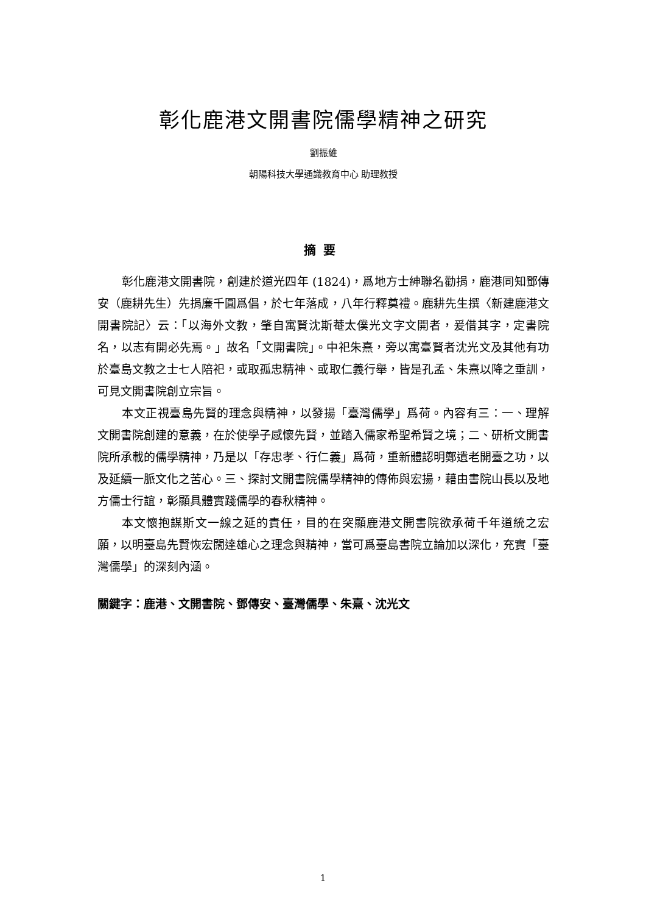彰化鹿港文開書院儒學精神之研究
劉振維
朝陽科技大學通識教育中心 助理教授
摘要
彰化鹿港文開書院，創建於道光四年 (1824)，爲地方士紳聯名勸捐，鹿港同知鄧傳安（鹿耕先生）先捐廉千圓爲倡，於七年落成，八年行釋奠禮。鹿耕先生撰〈新建鹿港文開書院記〉云：「以海外文教，肇自寓賢沈斯菴太僕光文字文開者，爰借其字，定書院名，以志有開必先焉。」故名「文開書院」。中祀朱熹，旁以寓臺賢者沈光文及其他有功於臺島文教之士七人陪祀，或取孤忠精神、或取仁義行舉，皆是孔孟、朱熹以降之垂訓，可見文開書院創立宗旨。
本文正視臺島先賢的理念與精神，以發揚「臺灣儒學」爲荷。內容有三：一、理解文開書院創建的意義，在於使學子感懷先賢，並踏入儒家希聖希賢之境；二、研析文開書院所承載的儒學精神，乃是以「存忠孝、行仁義」爲荷，重新體認明鄭遺老開臺之功，以及延續一脈文化之苦心。三、探討文開書院儒學精神的傳佈與宏揚，藉由書院山長以及地方儒士行誼，彰顯具體實踐儒學的春秋精神。
本文懷抱謀斯文一線之延的責任，目的在突顯鹿港文開書院欲承荷千年道統之宏願，以明臺島先賢恢宏闊達雄心之理念與精神，當可爲臺島書院立論加以深化，充實「臺灣儒學」的深刻內涵。
關鍵字：鹿港、文開書院、鄧傳安、臺灣儒學、朱熹、沈光文
1